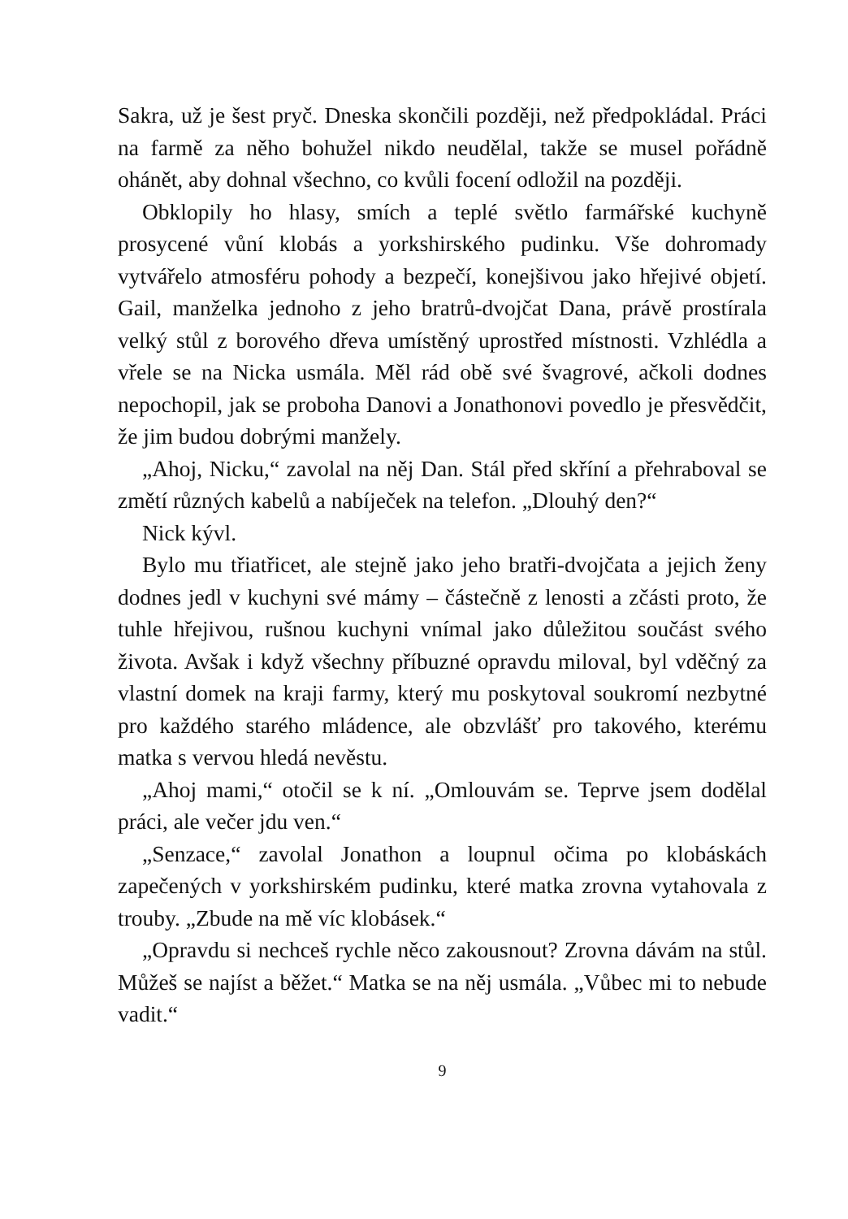Sakra, už je šest pryč. Dneska skončili později, než předpokládal. Práci na farmě za něho bohužel nikdo neudělal, takže se musel pořádně ohánět, aby dohnal všechno, co kvůli focení odložil na později.
Obklopily ho hlasy, smích a teplé světlo farmářské kuchyně prosycené vůní klobás a yorkshirského pudinku. Vše dohromady vytvářelo atmosféru pohody a bezpečí, konejšivou jako hřejivé objetí. Gail, manželka jednoho z jeho bratrů-dvojčat Dana, právě prostírala velký stůl z borového dřeva umístěný uprostřed místnosti. Vzhlédla a vřele se na Nicka usmála. Měl rád obě své švagrové, ačkoli dodnes nepochopil, jak se proboha Danovi a Jonathonovi povedlo je přesvědčit, že jim budou dobrými manžely.
„Ahoj, Nicku,“ zavolal na něj Dan. Stál před skříní a přehraboval se změtí různých kabelů a nabíječek na telefon. „Dlouhý den?“
Nick kývl.
Bylo mu třiatřicet, ale stejně jako jeho bratři-dvojčata a jejich ženy dodnes jedl v kuchyni své mámy – částečně z lenosti a zčásti proto, že tuhle hřejivou, rušnou kuchyni vnímal jako důležitou součást svého života. Avšak i když všechny příbuzné opravdu miloval, byl vděčný za vlastní domek na kraji farmy, který mu poskytoval soukromí nezbytné pro každého starého mládence, ale obzvlášť pro takového, kterému matka s vervou hledá nevěstu.
„Ahoj mami,“ otočil se k ní. „Omlouvám se. Teprve jsem dodělal práci, ale večer jdu ven.“
„Senzace,“ zavolal Jonathon a loupnul očima po klobáskách zapečených v yorkshirském pudinku, které matka zrovna vytahovala z trouby. „Zbude na mě víc klobásek.“
„Opravdu si nechceš rychle něco zakousnout? Zrovna dávám na stůl. Můžeš se najíst a běžet.“ Matka se na něj usmála. „Vůbec mi to nebude vadit.“
9